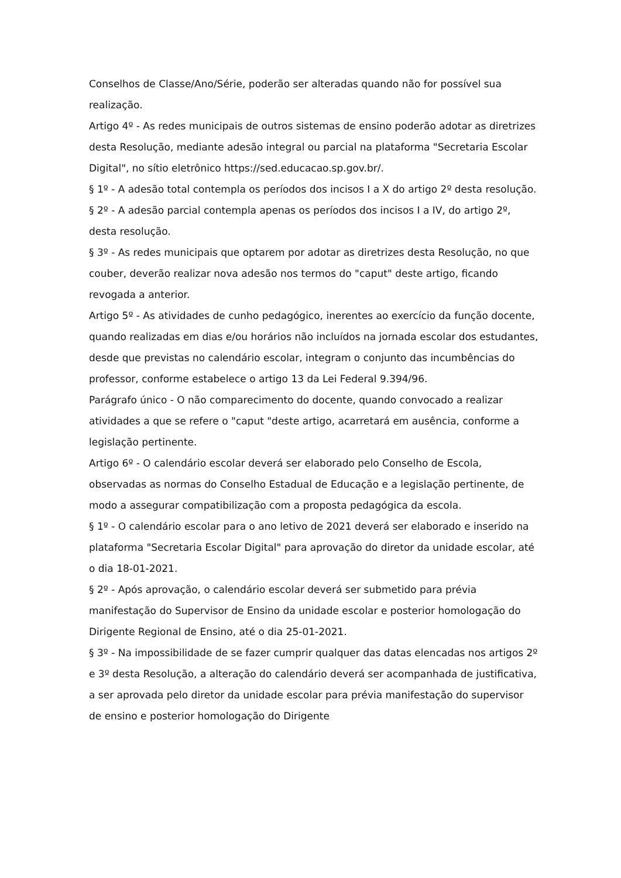Conselhos de Classe/Ano/Série, poderão ser alteradas quando não for possível sua realização.
Artigo 4º - As redes municipais de outros sistemas de ensino poderão adotar as diretrizes desta Resolução, mediante adesão integral ou parcial na plataforma "Secretaria Escolar Digital", no sítio eletrônico https://sed.educacao.sp.gov.br/.
§ 1º - A adesão total contempla os períodos dos incisos I a X do artigo 2º desta resolução.
§ 2º - A adesão parcial contempla apenas os períodos dos incisos I a IV, do artigo 2º, desta resolução.
§ 3º - As redes municipais que optarem por adotar as diretrizes desta Resolução, no que couber, deverão realizar nova adesão nos termos do "caput" deste artigo, ficando revogada a anterior.
Artigo 5º - As atividades de cunho pedagógico, inerentes ao exercício da função docente, quando realizadas em dias e/ou horários não incluídos na jornada escolar dos estudantes, desde que previstas no calendário escolar, integram o conjunto das incumbências do professor, conforme estabelece o artigo 13 da Lei Federal 9.394/96.
Parágrafo único - O não comparecimento do docente, quando convocado a realizar atividades a que se refere o "caput "deste artigo, acarretará em ausência, conforme a legislação pertinente.
Artigo 6º - O calendário escolar deverá ser elaborado pelo Conselho de Escola, observadas as normas do Conselho Estadual de Educação e a legislação pertinente, de modo a assegurar compatibilização com a proposta pedagógica da escola.
§ 1º - O calendário escolar para o ano letivo de 2021 deverá ser elaborado e inserido na plataforma "Secretaria Escolar Digital" para aprovação do diretor da unidade escolar, até o dia 18-01-2021.
§ 2º - Após aprovação, o calendário escolar deverá ser submetido para prévia manifestação do Supervisor de Ensino da unidade escolar e posterior homologação do Dirigente Regional de Ensino, até o dia 25-01-2021.
§ 3º - Na impossibilidade de se fazer cumprir qualquer das datas elencadas nos artigos 2º e 3º desta Resolução, a alteração do calendário deverá ser acompanhada de justificativa, a ser aprovada pelo diretor da unidade escolar para prévia manifestação do supervisor de ensino e posterior homologação do Dirigente